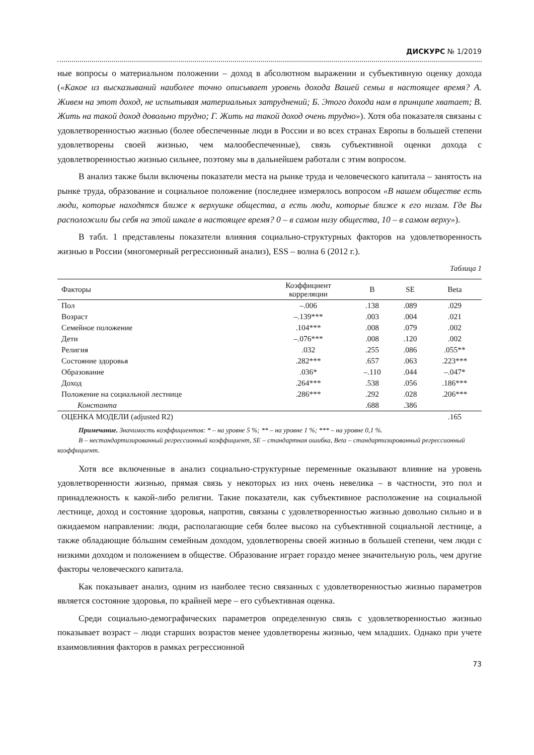ДИСКУРС № 1/2019
ные вопросы о материальном положении – доход в абсолютном выражении и субъективную оценку дохода («Какое из высказываний наиболее точно описывает уровень дохода Вашей семьи в настоящее время? А. Живем на этот доход, не испытывая материальных затруднений; Б. Этого дохода нам в принципе хватает; В. Жить на такой доход довольно трудно; Г. Жить на такой доход очень трудно»). Хотя оба показателя связаны с удовлетворенностью жизнью (более обеспеченные люди в России и во всех странах Европы в большей степени удовлетворены своей жизнью, чем малообеспеченные), связь субъективной оценки дохода с удовлетворенностью жизнью сильнее, поэтому мы в дальнейшем работали с этим вопросом.
В анализ также были включены показатели места на рынке труда и человеческого капитала – занятость на рынке труда, образование и социальное положение (последнее измерялось вопросом «В нашем обществе есть люди, которые находятся ближе к верхушке общества, а есть люди, которые ближе к его низам. Где Вы расположили бы себя на этой шкале в настоящее время? 0 – в самом низу общества, 10 – в самом верху»).
В табл. 1 представлены показатели влияния социально-структурных факторов на удовлетворенность жизнью в России (многомерный регрессионный анализ), ESS – волна 6 (2012 г.).
Таблица 1
| Факторы | Коэффициент корреляции | B | SE | Beta |
| --- | --- | --- | --- | --- |
| Пол | –.006 | .138 | .089 | .029 |
| Возраст | –.139*** | .003 | .004 | .021 |
| Семейное положение | .104*** | .008 | .079 | .002 |
| Дети | –.076*** | .008 | .120 | .002 |
| Религия | .032 | .255 | .086 | .055** |
| Состояние здоровья | .282*** | .657 | .063 | .223*** |
| Образование | .036* | –.110 | .044 | –.047* |
| Доход | .264*** | .538 | .056 | .186*** |
| Положение на социальной лестнице | .286*** | .292 | .028 | .206*** |
| Константа | | .688 | .386 | |
| ОЦЕНКА МОДЕЛИ (adjusted R2) | | | | .165 |
Примечание. Значимость коэффициентов: * – на уровне 5 %; ** – на уровне 1 %; *** – на уровне 0,1 %.
B – нестандартизированный регрессионный коэффициент, SE – стандартная ошибка, Beta – стандартизированный регрессионный коэффициент.
Хотя все включенные в анализ социально-структурные переменные оказывают влияние на уровень удовлетворенности жизнью, прямая связь у некоторых из них очень невелика – в частности, это пол и принадлежность к какой-либо религии. Такие показатели, как субъективное расположение на социальной лестнице, доход и состояние здоровья, напротив, связаны с удовлетворенностью жизнью довольно сильно и в ожидаемом направлении: люди, располагающие себя более высоко на субъективной социальной лестнице, а также обладающие бóльшим семейным доходом, удовлетворены своей жизнью в большей степени, чем люди с низкими доходом и положением в обществе. Образование играет гораздо менее значительную роль, чем другие факторы человеческого капитала.
Как показывает анализ, одним из наиболее тесно связанных с удовлетворенностью жизнью параметров является состояние здоровья, по крайней мере – его субъективная оценка.
Среди социально-демографических параметров определенную связь с удовлетворенностью жизнью показывает возраст – люди старших возрастов менее удовлетворены жизнью, чем младших. Однако при учете взаимовлияния факторов в рамках регрессионной
73